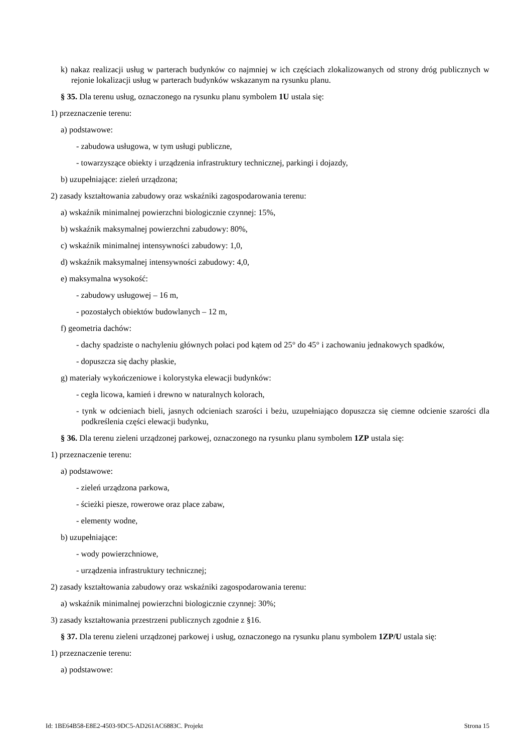k) nakaz realizacji usług w parterach budynków co najmniej w ich częściach zlokalizowanych od strony dróg publicznych w rejonie lokalizacji usług w parterach budynków wskazanym na rysunku planu.
§ 35. Dla terenu usług, oznaczonego na rysunku planu symbolem 1U ustala się:
1) przeznaczenie terenu:
a) podstawowe:
- zabudowa usługowa, w tym usługi publiczne,
- towarzyszące obiekty i urządzenia infrastruktury technicznej, parkingi i dojazdy,
b) uzupełniające: zieleń urządzona;
2) zasady kształtowania zabudowy oraz wskaźniki zagospodarowania terenu:
a) wskaźnik minimalnej powierzchni biologicznie czynnej: 15%,
b) wskaźnik maksymalnej powierzchni zabudowy: 80%,
c) wskaźnik minimalnej intensywności zabudowy: 1,0,
d) wskaźnik maksymalnej intensywności zabudowy: 4,0,
e) maksymalna wysokość:
- zabudowy usługowej – 16 m,
- pozostałych obiektów budowlanych – 12 m,
f) geometria dachów:
- dachy spadziste o nachyleniu głównych połaci pod kątem od 25° do 45° i zachowaniu jednakowych spadków,
- dopuszcza się dachy płaskie,
g) materiały wykończeniowe i kolorystyka elewacji budynków:
- cegła licowa, kamień i drewno w naturalnych kolorach,
- tynk w odcieniach bieli, jasnych odcieniach szarości i beżu, uzupełniająco dopuszcza się ciemne odcienie szarości dla podkreślenia części elewacji budynku,
§ 36. Dla terenu zieleni urządzonej parkowej, oznaczonego na rysunku planu symbolem 1ZP ustala się:
1) przeznaczenie terenu:
a) podstawowe:
- zieleń urządzona parkowa,
- ścieżki piesze, rowerowe oraz place zabaw,
- elementy wodne,
b) uzupełniające:
- wody powierzchniowe,
- urządzenia infrastruktury technicznej;
2) zasady kształtowania zabudowy oraz wskaźniki zagospodarowania terenu:
a) wskaźnik minimalnej powierzchni biologicznie czynnej: 30%;
3) zasady kształtowania przestrzeni publicznych zgodnie z §16.
§ 37. Dla terenu zieleni urządzonej parkowej i usług, oznaczonego na rysunku planu symbolem 1ZP/U ustala się:
1) przeznaczenie terenu:
a) podstawowe:
Id: 1BE64B58-E8E2-4503-9DC5-AD261AC6883C. Projekt Strona 15